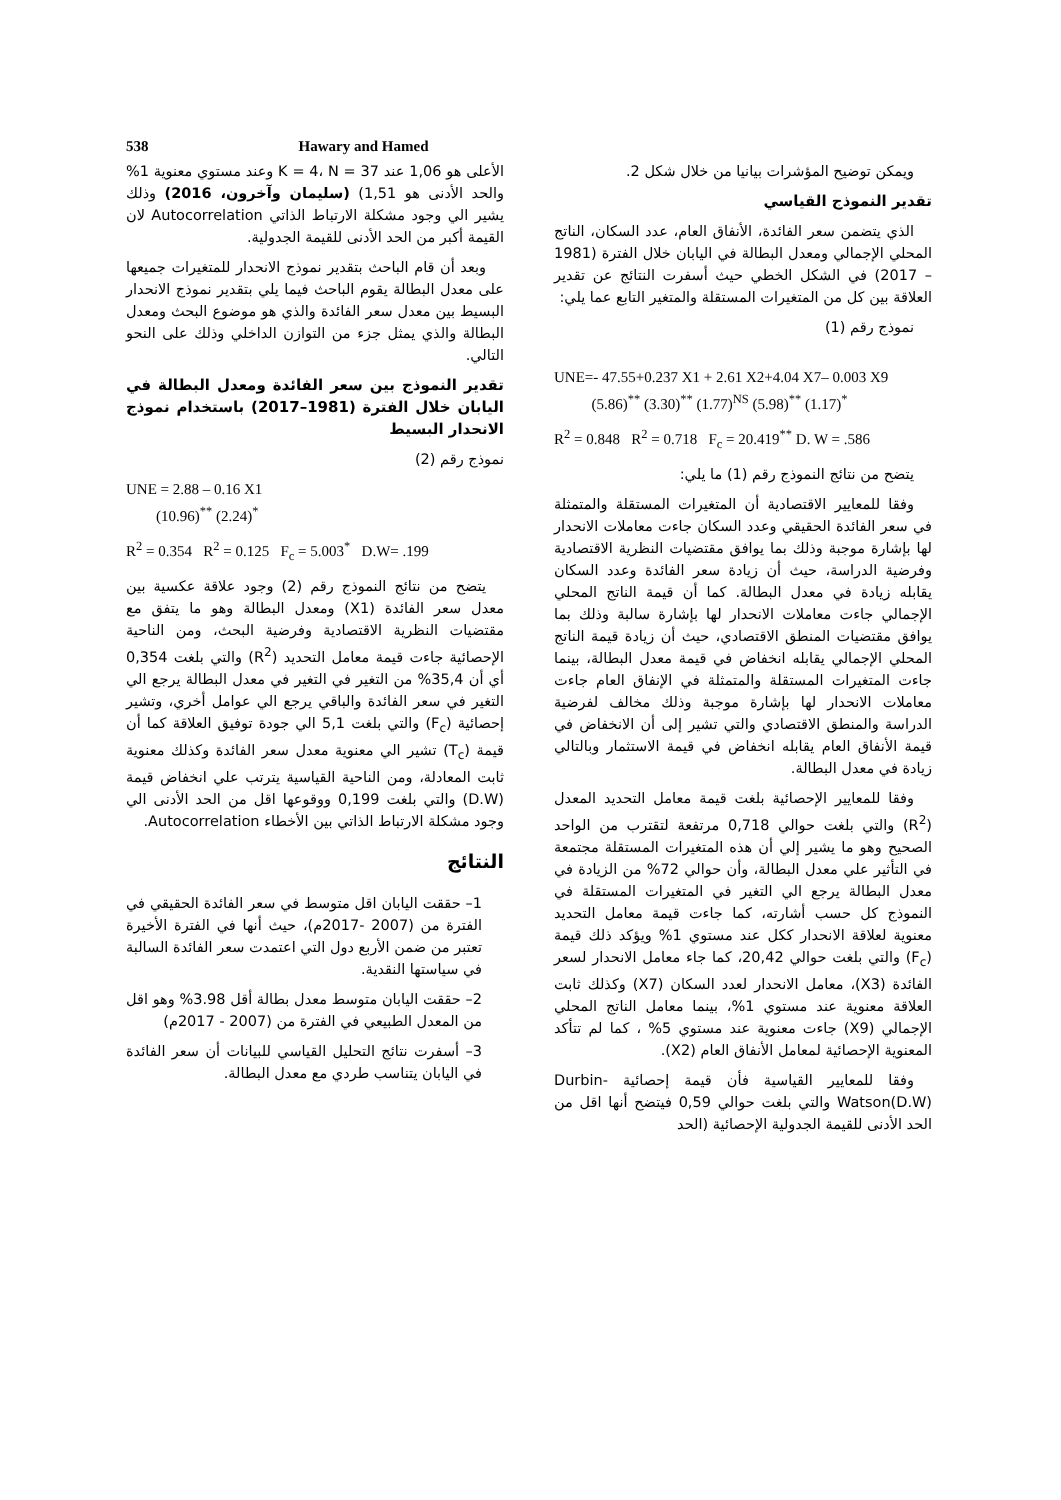538 Hawary and Hamed
ويمكن توضيح المؤشرات بيانيا من خلال شكل 2.
تقدير النموذج القياسي
الذي يتضمن سعر الفائدة، الأنفاق العام، عدد السكان، الناتج المحلي الإجمالي ومعدل البطالة في اليابان خلال الفترة (1981 – 2017) في الشكل الخطي حيث أسفرت النتائج عن تقدير العلاقة بين كل من المتغيرات المستقلة والمتغير التابع عما يلي:
نموذج رقم (1)
UNE=- 47.55+0.237 X1 + 2.61 X2+4.04 X7– 0.003 X9
(5.86)<sup>**</sup> (3.30)<sup>**</sup> (1.77)<sup>NS</sup> (5.98)<sup>**</sup> (1.17)<sup>*</sup>
R<sup>2</sup> = 0.848 R<sup>2</sup> = 0.718 F<sub>c</sub> = 20.419<sup>**</sup> D. W = .586
يتضح من نتائج النموذج رقم (1) ما يلي:
وفقا للمعايير الاقتصادية أن المتغيرات المستقلة والمتمثلة في سعر الفائدة الحقيقي وعدد السكان جاءت معاملات الانحدار لها بإشارة موجبة وذلك بما يوافق مقتضيات النظرية الاقتصادية وفرضية الدراسة، حيث أن زيادة سعر الفائدة وعدد السكان يقابله زيادة في معدل البطالة. كما أن قيمة الناتج المحلي الإجمالي جاءت معاملات الانحدار لها بإشارة سالبة وذلك بما يوافق مقتضيات المنطق الاقتصادي، حيث أن زيادة قيمة الناتج المحلي الإجمالي يقابله انخفاض في قيمة معدل البطالة، بينما جاءت المتغيرات المستقلة والمتمثلة في الإنفاق العام جاءت معاملات الانحدار لها بإشارة موجبة وذلك مخالف لفرضية الدراسة والمنطق الاقتصادي والتي تشير إلى أن الانخفاض في قيمة الأنفاق العام يقابله انخفاض في قيمة الاستثمار وبالتالي زيادة في معدل البطالة.
وفقا للمعايير الإحصائية بلغت قيمة معامل التحديد المعدل (R<sup>2</sup>) والتي بلغت حوالي 0,718 مرتفعة لتقترب من الواحد الصحيح وهو ما يشير إلي أن هذه المتغيرات المستقلة مجتمعة في التأثير علي معدل البطالة، وأن حوالي 72% من الزيادة في معدل البطالة يرجع الي التغير في المتغيرات المستقلة في النموذج كل حسب أشارته، كما جاءت قيمة معامل التحديد معنوية لعلاقة الانحدار ككل عند مستوي 1% ويؤكد ذلك قيمة (F<sub>c</sub>) والتي بلغت حوالي 20,42، كما جاء معامل الانحدار لسعر الفائدة (X3)، معامل الانحدار لعدد السكان (X7) وكذلك ثابت العلاقة معنوية عند مستوي 1%، بينما معامل الناتج المحلي الإجمالي (X9) جاءت معنوية عند مستوي 5% ، كما لم تتأكد المعنوية الإحصائية لمعامل الأنفاق العام (X2).
وفقا للمعايير القياسية فأن قيمة إحصائية Durbin-Watson(D.W) والتي بلغت حوالي 0,59 فيتضح أنها اقل من الحد الأدنى للقيمة الجدولية الإحصائية (الحد
الأعلى هو 1,06 عند K = 4، N = 37 وعند مستوي معنوية 1% والحد الأدنى هو 1,51) (سليمان وآخرون، 2016) وذلك يشير الي وجود مشكلة الارتباط الذاتي Autocorrelation لان القيمة أكبر من الحد الأدنى للقيمة الجدولية.
وبعد أن قام الباحث بتقدير نموذج الانحدار للمتغيرات جميعها على معدل البطالة يقوم الباحث فيما يلي بتقدير نموذج الانحدار البسيط بين معدل سعر الفائدة والذي هو موضوع البحث ومعدل البطالة والذي يمثل جزء من التوازن الداخلي وذلك على النحو التالي.
تقدير النموذج بين سعر الفائدة ومعدل البطالة في اليابان خلال الفترة (1981–2017) باستخدام نموذج الانحدار البسيط
نموذج رقم (2)
UNE = 2.88 – 0.16 X1
(10.96)<sup>**</sup> (2.24)<sup>*</sup>
R<sup>2</sup> = 0.354 R<sup>2</sup> = 0.125 F<sub>c</sub> = 5.003<sup>*</sup> D.W= .199
يتضح من نتائج النموذج رقم (2) وجود علاقة عكسية بين معدل سعر الفائدة (X1) ومعدل البطالة وهو ما يتفق مع مقتضيات النظرية الاقتصادية وفرضية البحث، ومن الناحية الإحصائية جاءت قيمة معامل التحديد (R<sup>2</sup>) والتي بلغت 0,354 أي أن 35,4% من التغير في التغير في معدل البطالة يرجع الي التغير في سعر الفائدة والباقي يرجع الي عوامل أخري، وتشير إحصائية (F<sub>c</sub>) والتي بلغت 5,1 الي جودة توفيق العلاقة كما أن قيمة (T<sub>c</sub>) تشير الي معنوية معدل سعر الفائدة وكذلك معنوية ثابت المعادلة، ومن الناحية القياسية يترتب علي انخفاض قيمة (D.W) والتي بلغت 0,199 ووقوعها اقل من الحد الأدنى الي وجود مشكلة الارتباط الذاتي بين الأخطاء Autocorrelation.
النتائج
1– حققت اليابان اقل متوسط في سعر الفائدة الحقيقي في الفترة من (2007 -2017م)، حيث أنها في الفترة الأخيرة تعتبر من ضمن الأربع دول التي اعتمدت سعر الفائدة السالبة في سياستها النقدية.
2– حققت اليابان متوسط معدل بطالة أقل 3.98% وهو اقل من المعدل الطبيعي في الفترة من (2007 - 2017م)
3– أسفرت نتائج التحليل القياسي للبيانات أن سعر الفائدة في اليابان يتناسب طردي مع معدل البطالة.